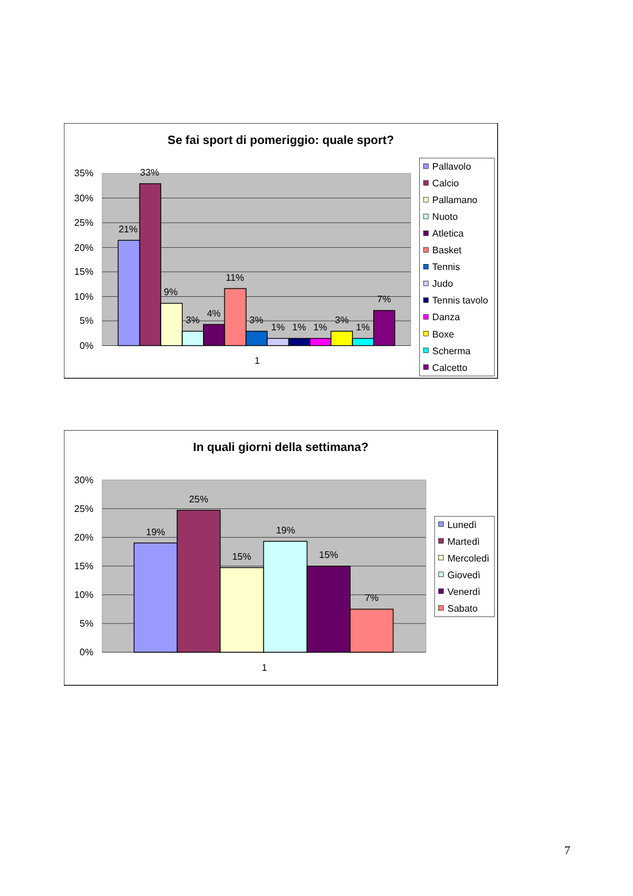Se fai sport di pomeriggio: quale sport?
35%
30%
25%
20%
15%
10%
5%
0%
21%
33%
9%
3%
4%
11%
3%
1%
1%
1%
3%
1%
7%
1
Pallavolo
Calcio
Pallamano
Nuoto
Atletica
Basket
Tennis
Judo
Tennis tavolo
Danza
Boxe
Scherma
Calcetto
In quali giorni della settimana?
30%
25%
20%
15%
10%
5%
0%
19%
25%
15%
19%
15%
7%
1
Lunedì
Martedì
Mercoledì
Giovedì
Venerdì
Sabato
7